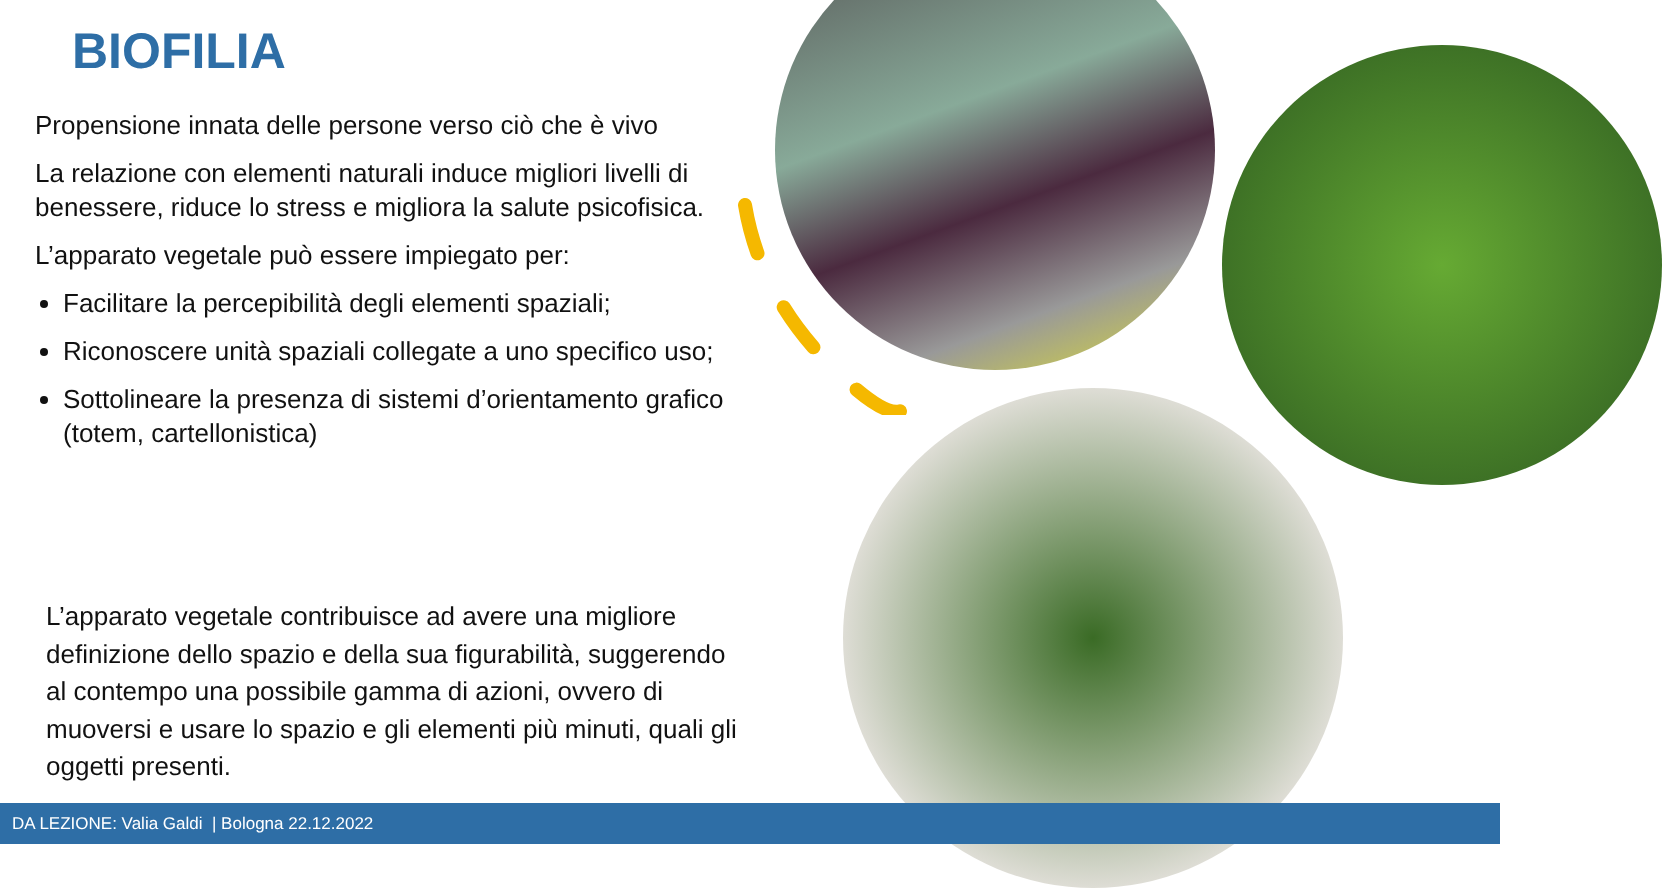BIOFILIA
Propensione innata delle persone verso ciò che è vivo
La relazione con elementi naturali induce migliori livelli di benessere, riduce lo stress e migliora la salute psicofisica.
L’apparato vegetale può essere impiegato per:
Facilitare la percepibilità degli elementi spaziali;
Riconoscere unità spaziali collegate a uno specifico uso;
Sottolineare la presenza di sistemi d’orientamento grafico (totem, cartellonistica)
L’apparato vegetale contribuisce ad avere una migliore definizione dello spazio e della sua figurabilità, suggerendo al contempo una possibile gamma di azioni, ovvero di muoversi e usare lo spazio e gli elementi più minuti, quali gli oggetti presenti.
DA LEZIONE: Valia Galdi | Bologna 22.12.2022